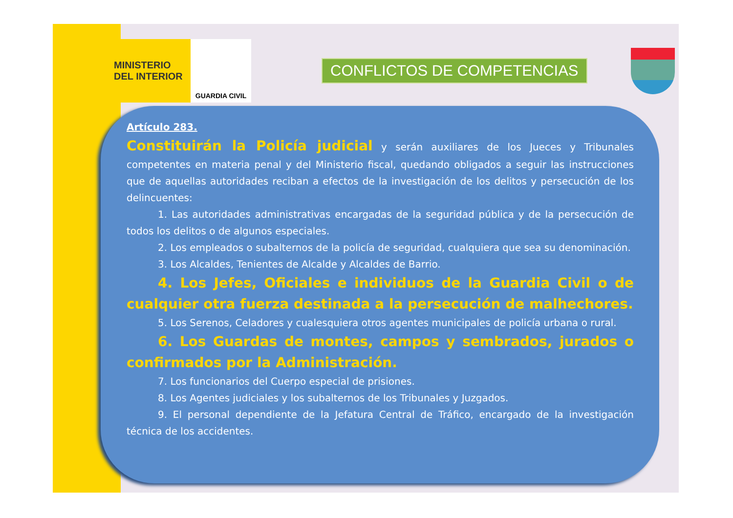MINISTERIO
DEL INTERIOR
GUARDIA CIVIL
CONFLICTOS DE COMPETENCIAS
Artículo 283.
Constituirán la Policía judicial y serán auxiliares de los Jueces y Tribunales competentes en materia penal y del Ministerio fiscal, quedando obligados a seguir las instrucciones que de aquellas autoridades reciban a efectos de la investigación de los delitos y persecución de los delincuentes:
1. Las autoridades administrativas encargadas de la seguridad pública y de la persecución de todos los delitos o de algunos especiales.
2. Los empleados o subalternos de la policía de seguridad, cualquiera que sea su denominación.
3. Los Alcaldes, Tenientes de Alcalde y Alcaldes de Barrio.
4. Los Jefes, Oficiales e individuos de la Guardia Civil o de cualquier otra fuerza destinada a la persecución de malhechores.
5. Los Serenos, Celadores y cualesquiera otros agentes municipales de policía urbana o rural.
6. Los Guardas de montes, campos y sembrados, jurados o confirmados por la Administración.
7. Los funcionarios del Cuerpo especial de prisiones.
8. Los Agentes judiciales y los subalternos de los Tribunales y Juzgados.
9. El personal dependiente de la Jefatura Central de Tráfico, encargado de la investigación técnica de los accidentes.